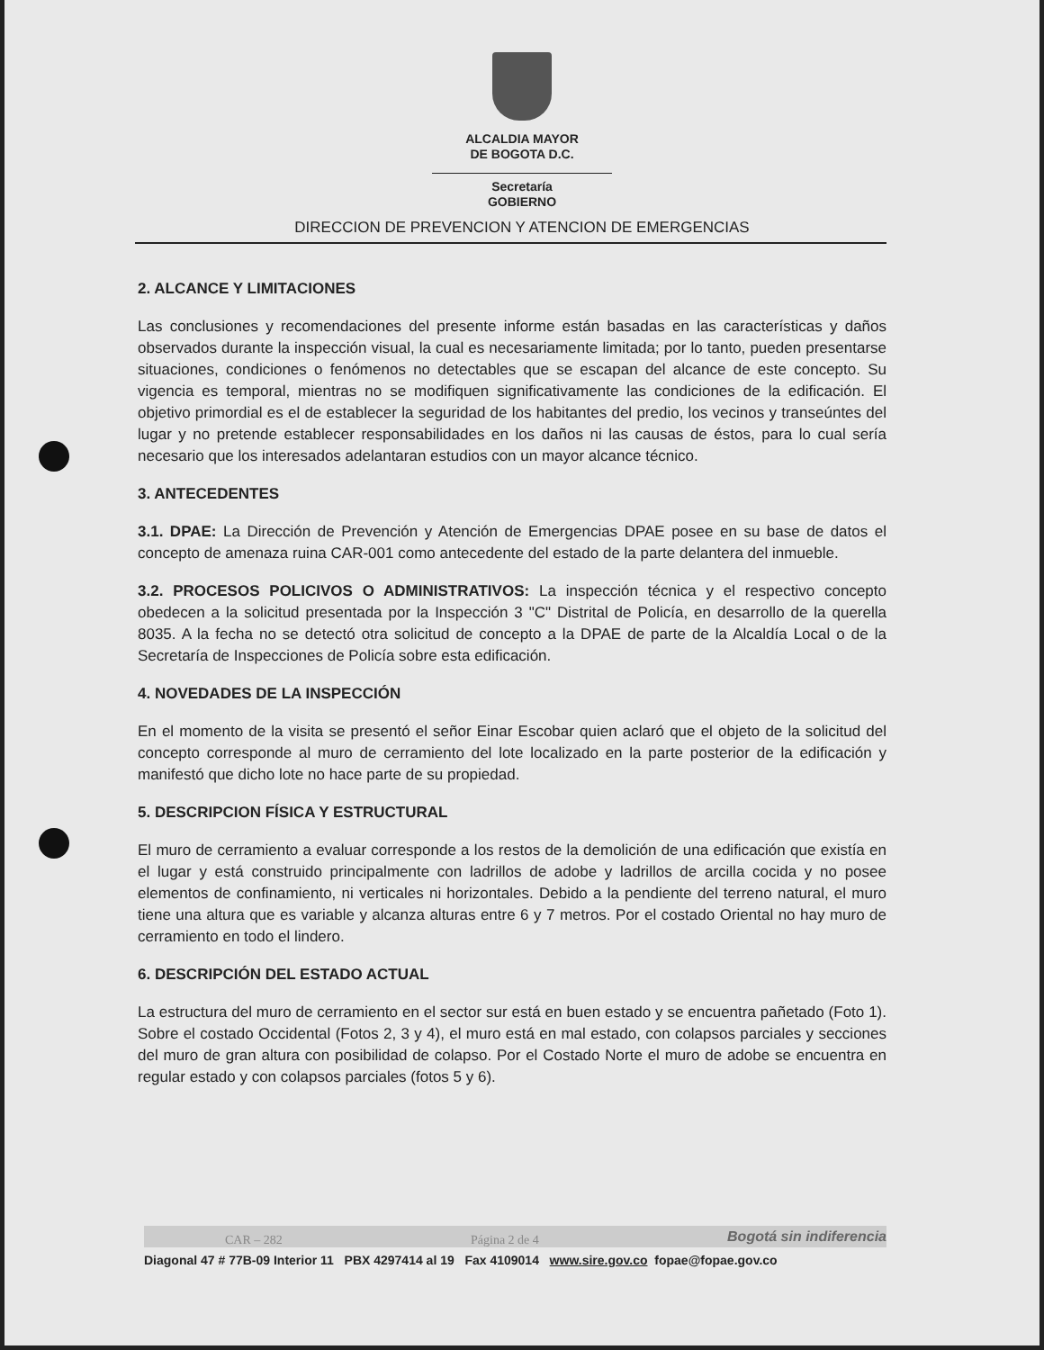ALCALDIA MAYOR
DE BOGOTA D.C.
Secretaría
GOBIERNO
DIRECCION DE PREVENCION Y ATENCION DE EMERGENCIAS
2. ALCANCE Y LIMITACIONES
Las conclusiones y recomendaciones del presente informe están basadas en las características y daños observados durante la inspección visual, la cual es necesariamente limitada; por lo tanto, pueden presentarse situaciones, condiciones o fenómenos no detectables que se escapan del alcance de este concepto. Su vigencia es temporal, mientras no se modifiquen significativamente las condiciones de la edificación. El objetivo primordial es el de establecer la seguridad de los habitantes del predio, los vecinos y transeúntes del lugar y no pretende establecer responsabilidades en los daños ni las causas de éstos, para lo cual sería necesario que los interesados adelantaran estudios con un mayor alcance técnico.
3. ANTECEDENTES
3.1. DPAE: La Dirección de Prevención y Atención de Emergencias DPAE posee en su base de datos el concepto de amenaza ruina CAR-001 como antecedente del estado de la parte delantera del inmueble.
3.2. PROCESOS POLICIVOS O ADMINISTRATIVOS: La inspección técnica y el respectivo concepto obedecen a la solicitud presentada por la Inspección 3 "C" Distrital de Policía, en desarrollo de la querella 8035. A la fecha no se detectó otra solicitud de concepto a la DPAE de parte de la Alcaldía Local o de la Secretaría de Inspecciones de Policía sobre esta edificación.
4. NOVEDADES DE LA INSPECCIÓN
En el momento de la visita se presentó el señor Einar Escobar quien aclaró que el objeto de la solicitud del concepto corresponde al muro de cerramiento del lote localizado en la parte posterior de la edificación y manifestó que dicho lote no hace parte de su propiedad.
5. DESCRIPCION FÍSICA Y ESTRUCTURAL
El muro de cerramiento a evaluar corresponde a los restos de la demolición de una edificación que existía en el lugar y está construido principalmente con ladrillos de adobe y ladrillos de arcilla cocida y no posee elementos de confinamiento, ni verticales ni horizontales. Debido a la pendiente del terreno natural, el muro tiene una altura que es variable y alcanza alturas entre 6 y 7 metros. Por el costado Oriental no hay muro de cerramiento en todo el lindero.
6. DESCRIPCIÓN DEL ESTADO ACTUAL
La estructura del muro de cerramiento en el sector sur está en buen estado y se encuentra pañetado (Foto 1). Sobre el costado Occidental (Fotos 2, 3 y 4), el muro está en mal estado, con colapsos parciales y secciones del muro de gran altura con posibilidad de colapso. Por el Costado Norte el muro de adobe se encuentra en regular estado y con colapsos parciales (fotos 5 y 6).
CAR – 282 Página 2 de 4 Bogotá sin indiferencia
Diagonal 47 # 77B-09 Interior 11 PBX 4297414 al 19 Fax 4109014 www.sire.gov.co fopae@fopae.gov.co